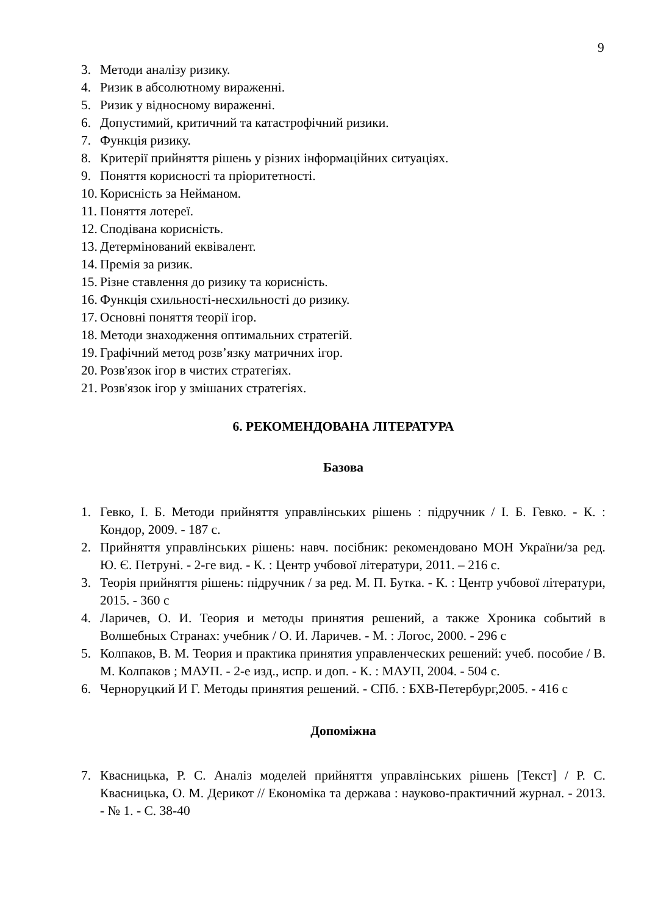9
3. Методи аналізу ризику.
4. Ризик в абсолютному вираженні.
5. Ризик у відносному вираженні.
6. Допустимий, критичний та катастрофічний ризики.
7. Функція ризику.
8. Критерії прийняття рішень у різних інформаційних ситуаціях.
9. Поняття корисності та пріоритетності.
10. Корисність за Нейманом.
11. Поняття лотереї.
12. Сподівана корисність.
13. Детермінований еквівалент.
14. Премія за ризик.
15. Різне ставлення до ризику та корисність.
16. Функція схильності-несхильності до ризику.
17. Основні поняття теорії ігор.
18. Методи знаходження оптимальних стратегій.
19. Графічний метод розв’язку матричних ігор.
20. Розв'язок ігор в чистих стратегіях.
21. Розв'язок ігор у змішаних стратегіях.
6. РЕКОМЕНДОВАНА ЛІТЕРАТУРА
Базова
1. Гевко, І. Б. Методи прийняття управлінських рішень : підручник / І. Б. Гевко. - К. : Кондор, 2009. - 187 с.
2. Прийняття управлінських рішень: навч. посібник: рекомендовано МОН України/за ред. Ю. Є. Петруні. - 2-ге вид. - К. : Центр учбової літератури, 2011. – 216 с.
3. Теорія прийняття рішень: підручник / за ред. М. П. Бутка. - К. : Центр учбової літератури, 2015. - 360 с
4. Ларичев, О. И. Теория и методы принятия решений, а также Хроника событий в Волшебных Странах: учебник / О. И. Ларичев. - М. : Логос, 2000. - 296 с
5. Колпаков, В. М. Теория и практика принятия управленческих решений: учеб. пособие / В. М. Колпаков ; МАУП. - 2-е изд., испр. и доп. - К. : МАУП, 2004. - 504 с.
6. Черноруцкий И Г. Методы принятия решений. - СПб. : БХВ-Петербург,2005. - 416 с
Допоміжна
7. Квасницька, Р. С. Аналіз моделей прийняття управлінських рішень [Текст] / Р. С. Квасницька, О. М. Дерикот // Економіка та держава : науково-практичний журнал. - 2013. - № 1. - С. 38-40